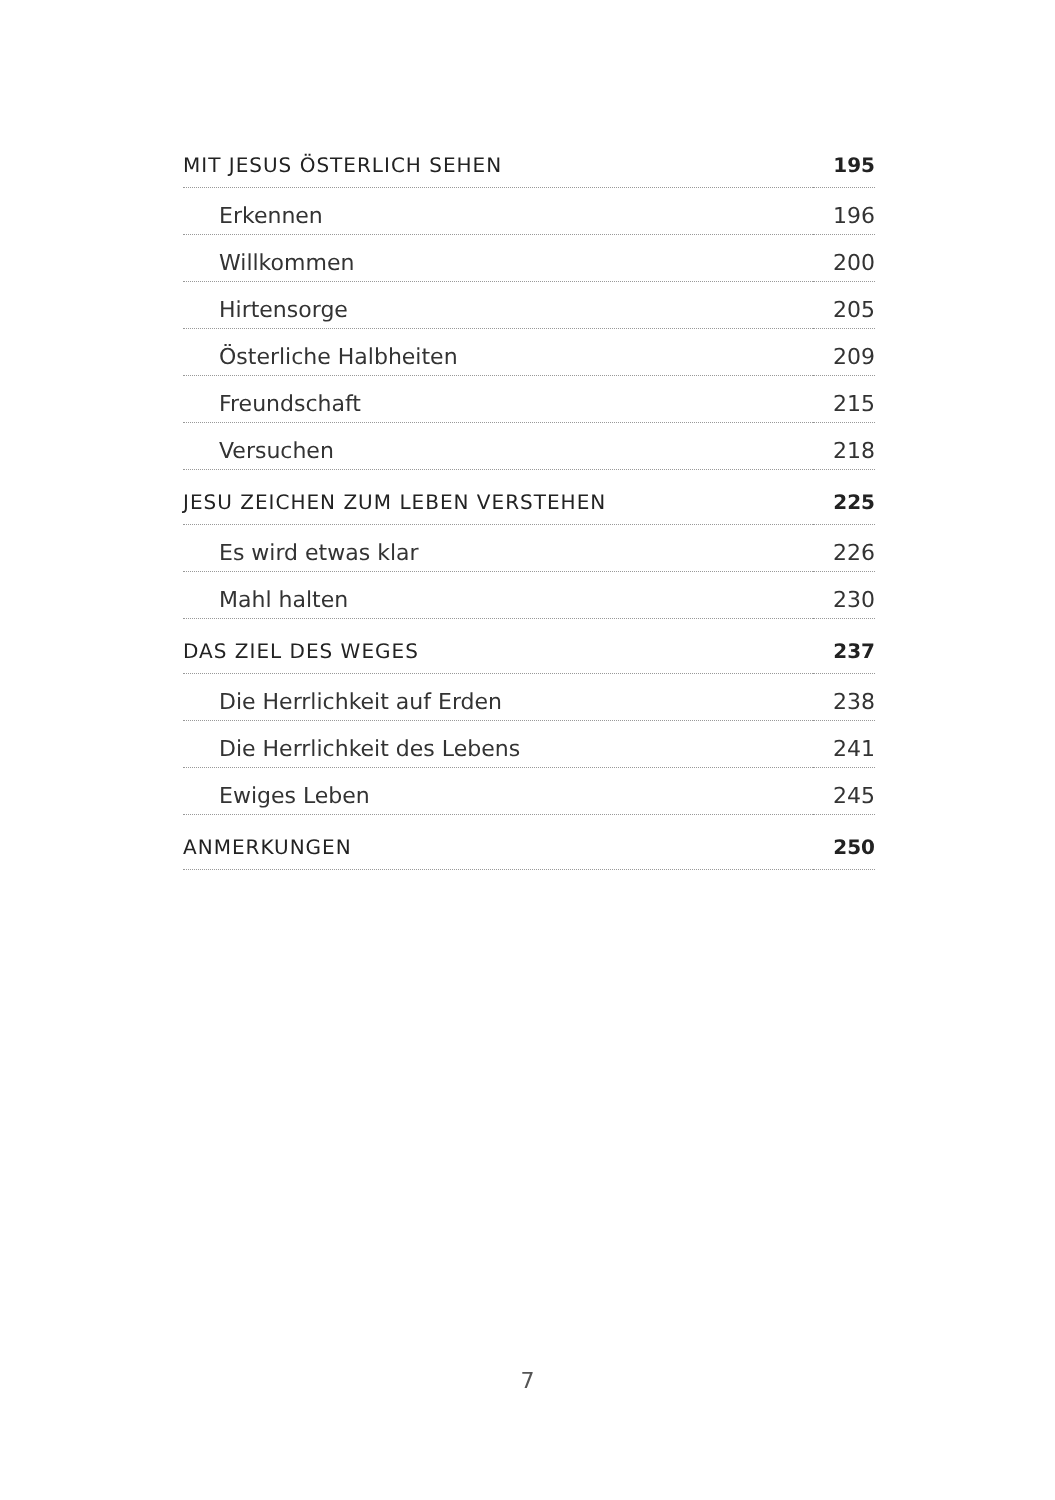| MIT JESUS ÖSTERLICH SEHEN | 195 |
| Erkennen | 196 |
| Willkommen | 200 |
| Hirtensorge | 205 |
| Österliche Halbheiten | 209 |
| Freundschaft | 215 |
| Versuchen | 218 |
| JESU ZEICHEN ZUM LEBEN VERSTEHEN | 225 |
| Es wird etwas klar | 226 |
| Mahl halten | 230 |
| DAS ZIEL DES WEGES | 237 |
| Die Herrlichkeit auf Erden | 238 |
| Die Herrlichkeit des Lebens | 241 |
| Ewiges Leben | 245 |
| ANMERKUNGEN | 250 |
7